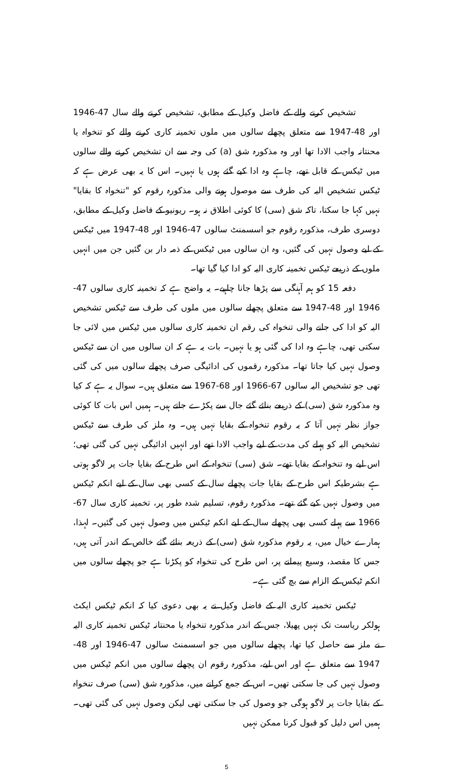تشخیص کرنے والے کے فاضل وکیل کے مطابق، تشخیص کرنے والے سال 47-1946 اور 48-1947 سے متعلق پچھلے سالوں میں ملوں تخمینہ کاری کرنے والے کو تنخواہ یا محنتانہ واجب الادا تھا اور وہ مذکورہ شق (a) کی وجہ سے ان تشخیص کرنے والے سالوں میں ٹیکس کے قابل تھے، چاہے وہ ادا کیے گئے ہوں یا نہیں۔ اس کا یہ بھی عرض ہے کہ ٹیکس تشخیص الیہ کی طرف سے موصول ہونے والی مذکورہ رقوم کو "تنخواہ کا بقایا" نہیں کہا جا سکتا، تاکہ شق (سی) کا کوئی اطلاق نہ ہو۔ ریونیو کے فاضل وکیل کے مطابق، دوسری طرف، مذکورہ رقوم جو اسسمنٹ سالوں 47-1946 اور 48-1947 میں ٹیکس کے لیے وصول نہیں کی گئیں، وہ ان سالوں میں ٹیکس کے ذمہ دار بن گئیں جن میں انہیں ملوں کے ذریعے ٹیکس تخمینہ کاری الیہ کو ادا کیا گیا تھا۔
دفعہ 15 کو ہم آہنگی سے پڑھا جانا چاہیے۔ یہ واضح ہے کہ تخمینہ کاری سالوں 47-1946 اور 48-1947 سے متعلق پچھلے سالوں میں ملوں کی طرف سے ٹیکس تشخیص الیہ کو ادا کی جانے والی تنخواہ کی رقم ان تخمینہ کاری سالوں میں ٹیکس میں لائی جا سکتی تھی، چاہے وہ ادا کی گئی ہو یا نہیں۔ بات یہ ہے کہ ان سالوں میں ان سے ٹیکس وصول نہیں کیا جاتا تھا۔ مذکورہ رقموں کی ادائیگی صرف پچھلے سالوں میں کی گئی تھی جو تشخیص الیہ سالوں 67-1966 اور 68-1967 سے متعلق ہیں۔ سوال یہ ہے کہ کیا وہ مذکورہ شق (سی) کے ذریعے بنائے گئے جال سے پکڑے جاتے ہیں۔ ہمیں اس بات کا کوئی جواز نظر نہیں آتا کہ یہ رقوم تنخواہ کے بقایا نہیں ہیں۔ وہ ملز کی طرف سے ٹیکس تشخیص الیہ کو پہلے کی مدت کے لیے واجب الادا تھے اور انہیں ادائیگی نہیں کی گئی تھی؛ اس لیے وہ تنخواہ کے بقایا تھے۔ شق (سی) تنخواہ کے اس طرح کے بقایا جات پر لاگو ہوتی ہے بشرطیکہ اس طرح کے بقایا جات پچھلے سال کے کسی بھی سال کے لیے انکم ٹیکس میں وصول نہیں کیے گئے تھے۔ مذکورہ رقوم، تسلیم شدہ طور پر، تخمینہ کاری سال 67-1966 سے پہلے کسی بھی پچھلے سال کے لیے انکم ٹیکس میں وصول نہیں کی گئیں۔ لہذا، ہمارے خیال میں، یہ رقوم مذکورہ شق (سی) کے ذریعہ بنائے گئے خالص کے اندر آتی ہیں، جس کا مقصد، وسیع پیمانے پر، اس طرح کی تنخواہ کو پکڑنا ہے جو پچھلے سالوں میں انکم ٹیکس کے الزام سے بچ گئی ہے۔
ٹیکس تخمینہ کاری الیہ کے فاضل وکیل نے یہ بھی دعوی کیا کہ انکم ٹیکس ایکٹ ہولکر ریاست تک نہیں پھیلا، جس کے اندر مذکورہ تنخواہ یا محنتانہ ٹیکس تخمینہ کاری الیہ نے ملز سے حاصل کیا تھا، پچھلے سالوں میں جو اسسمنٹ سالوں 47-1946 اور 48-1947 سے متعلق ہے اور اس لیے، مذکورہ رقوم ان پچھلے سالوں میں انکم ٹیکس میں وصول نہیں کی جا سکتی تھیں۔ اس کے جمع کرانے میں، مذکورہ شق (سی) صرف تنخواہ کے بقایا جات پر لاگو ہوگی جو وصول کی جا سکتی تھی لیکن وصول نہیں کی گئی تھی۔ ہمیں اس دلیل کو قبول کرنا ممکن نہیں
5